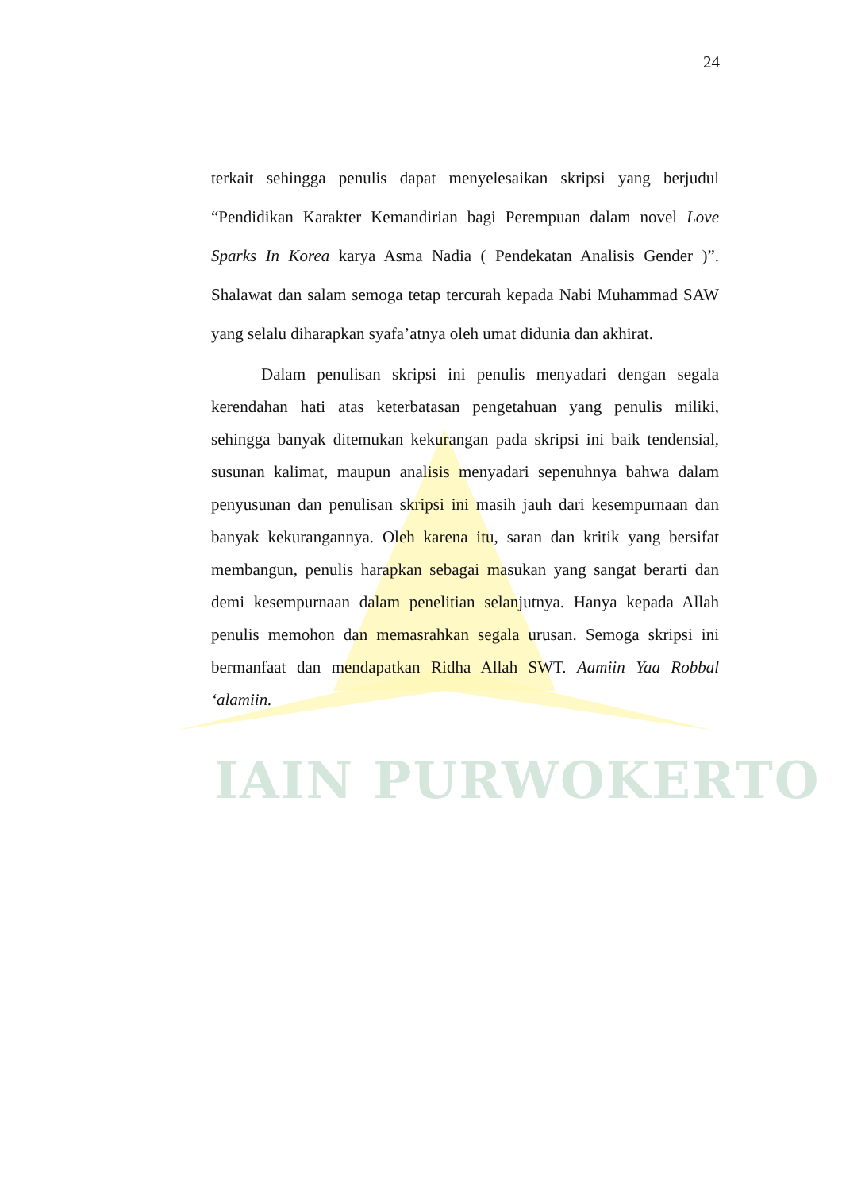IAIN PURWOKERTO
24
terkait sehingga penulis dapat menyelesaikan skripsi yang berjudul “Pendidikan Karakter Kemandirian bagi Perempuan dalam novel Love Sparks In Korea karya Asma Nadia ( Pendekatan Analisis Gender )”. Shalawat dan salam semoga tetap tercurah kepada Nabi Muhammad SAW yang selalu diharapkan syafa’atnya oleh umat didunia dan akhirat.
Dalam penulisan skripsi ini penulis menyadari dengan segala kerendahan hati atas keterbatasan pengetahuan yang penulis miliki, sehingga banyak ditemukan kekurangan pada skripsi ini baik tendensial, susunan kalimat, maupun analisis menyadari sepenuhnya bahwa dalam penyusunan dan penulisan skripsi ini masih jauh dari kesempurnaan dan banyak kekurangannya. Oleh karena itu, saran dan kritik yang bersifat membangun, penulis harapkan sebagai masukan yang sangat berarti dan demi kesempurnaan dalam penelitian selanjutnya. Hanya kepada Allah penulis memohon dan memasrahkan segala urusan. Semoga skripsi ini bermanfaat dan mendapatkan Ridha Allah SWT. Aamiin Yaa Robbal ‘alamiin.